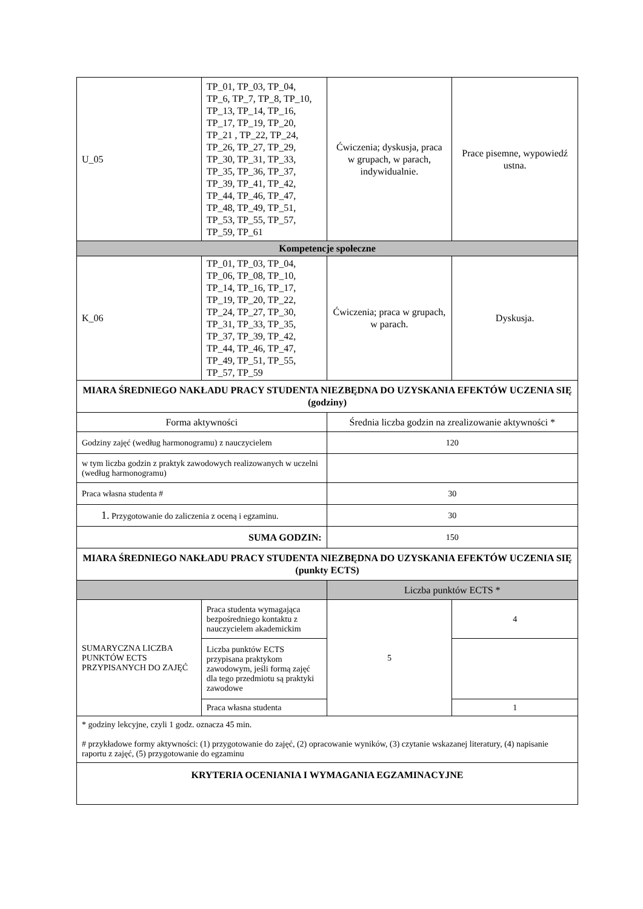| U_05 | TP_01, TP_03, TP_04, TP_6, TP_7, TP_8, TP_10, TP_13, TP_14, TP_16, TP_17, TP_19, TP_20, TP_21 , TP_22, TP_24, TP_26, TP_27, TP_29, TP_30, TP_31, TP_33, TP_35, TP_36, TP_37, TP_39, TP_41, TP_42, TP_44, TP_46, TP_47, TP_48, TP_49, TP_51, TP_53, TP_55, TP_57, TP_59, TP_61 | Ćwiczenia; dyskusja, praca w grupach, w parach, indywidualnie. | Prace pisemne, wypowiedź ustna. |
| Kompetencje społeczne | | | |
| K_06 | TP_01, TP_03, TP_04, TP_06, TP_08, TP_10, TP_14, TP_16, TP_17, TP_19, TP_20, TP_22, TP_24, TP_27, TP_30, TP_31, TP_33, TP_35, TP_37, TP_39, TP_42, TP_44, TP_46, TP_47, TP_49, TP_51, TP_55, TP_57, TP_59 | Ćwiczenia; praca w grupach, w parach. | Dyskusja. |
| MIARA ŚREDNIEGO NAKŁADU PRACY STUDENTA NIEZBĘDNA DO UZYSKANIA EFEKTÓW UCZENIA SIĘ (godziny) | | | |
| Forma aktywności | | Średnia liczba godzin na zrealizowanie aktywności * | |
| Godziny zajęć (według harmonogramu) z nauczycielem | | 120 | |
| w tym liczba godzin z praktyk zawodowych realizowanych w uczelni (według harmonogramu) | | | |
| Praca własna studenta # | | 30 | |
| 1. Przygotowanie do zaliczenia z oceną i egzaminu. | | 30 | |
| SUMA GODZIN: | | 150 | |
| MIARA ŚREDNIEGO NAKŁADU PRACY STUDENTA NIEZBĘDNA DO UZYSKANIA EFEKTÓW UCZENIA SIĘ (punkty ECTS) | | | |
| | | Liczba punktów ECTS * | |
| SUMARYCZNA LICZBA PUNKTÓW ECTS PRZYPISANYCH DO ZAJĘĆ | Praca studenta wymagająca bezpośredniego kontaktu z nauczycielem akademickim | 5 | 4 |
| | Liczba punktów ECTS przypisana praktykom zawodowym, jeśli formą zajęć dla tego przedmiotu są praktyki zawodowe | | |
| | Praca własna studenta | | 1 |
| * godziny lekcyjne, czyli 1 godz. oznacza 45 min. # przykładowe formy aktywności: (1) przygotowanie do zajęć, (2) opracowanie wyników, (3) czytanie wskazanej literatury, (4) napisanie raportu z zajęć, (5) przygotowanie do egzaminu | | | |
| KRYTERIA OCENIANIA I WYMAGANIA EGZAMINACYJNE | | | |